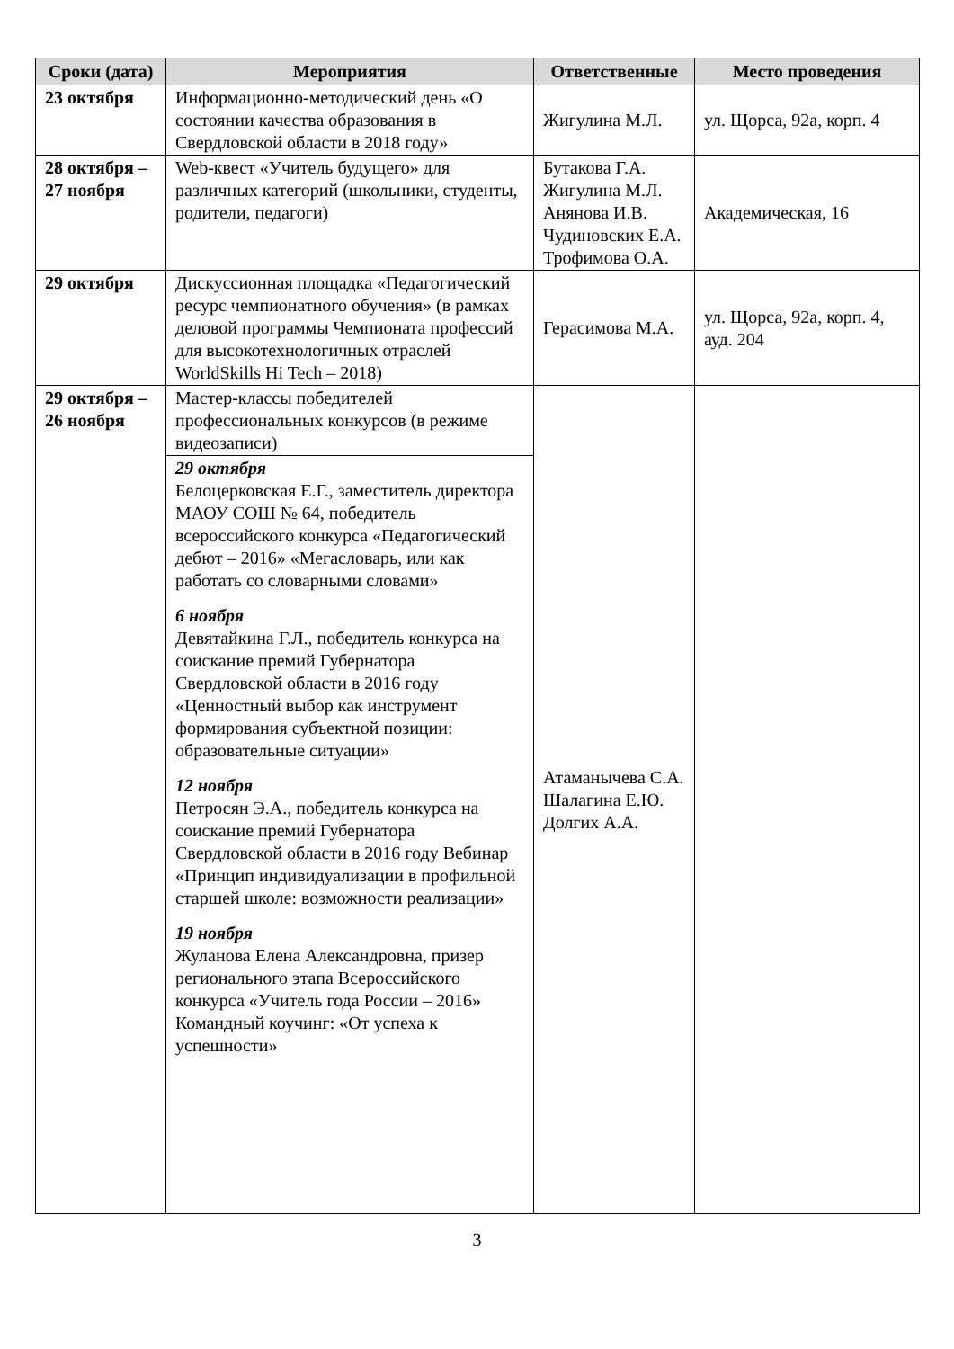| Сроки (дата) | Мероприятия | Ответственные | Место проведения |
| --- | --- | --- | --- |
| 23 октября | Информационно-методический день «О состоянии качества образования в Свердловской области в 2018 году» | Жигулина М.Л. | ул. Щорса, 92а, корп. 4 |
| 28 октября – 27 ноября | Web-квест «Учитель будущего» для различных категорий (школьники, студенты, родители, педагоги) | Бутакова Г.А. Жигулина М.Л. Анянова И.В. Чудиновских Е.А. Трофимова О.А. | Академическая, 16 |
| 29 октября | Дискуссионная площадка «Педагогический ресурс чемпионатного обучения» (в рамках деловой программы Чемпионата профессий для высокотехнологичных отраслей WorldSkills Hi Tech – 2018) | Герасимова М.А. | ул. Щорса, 92а, корп. 4, ауд. 204 |
| 29 октября – 26 ноября | Мастер-классы победителей профессиональных конкурсов (в режиме видеозаписи) | Атаманычева С.А. Шалагина Е.Ю. Долгих А.А. | |
| | 29 октября Белоцерковская Е.Г., заместитель директора МАОУ СОШ № 64, победитель всероссийского конкурса «Педагогический дебют – 2016» «Мегасловарь, или как работать со словарными словами» 6 ноября Девятайкина Г.Л., победитель конкурса на соискание премий Губернатора Свердловской области в 2016 году «Ценностный выбор как инструмент формирования субъектной позиции: образовательные ситуации» 12 ноября Петросян Э.А., победитель конкурса на соискание премий Губернатора Свердловской области в 2016 году Вебинар «Принцип индивидуализации в профильной старшей школе: возможности реализации» 19 ноября Жуланова Елена Александровна, призер регионального этапа Всероссийского конкурса «Учитель года России – 2016» Командный коучинг: «От успеха к успешности» | | |
3